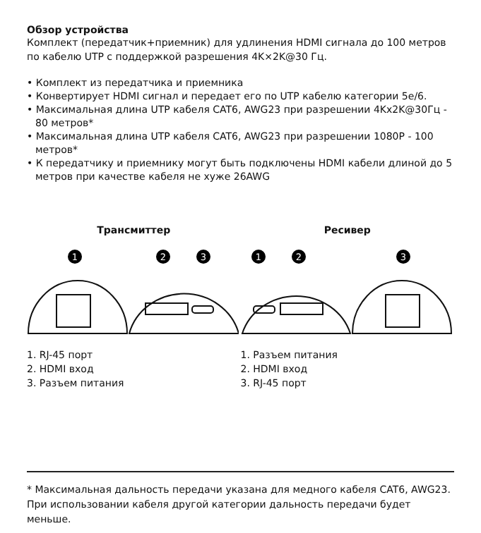Обзор устройства
Комплект (передатчик+приемник) для удлинения HDMI сигнала до 100 метров по кабелю UTP с поддержкой разрешения 4K×2K@30 Гц.
• Комплект из передатчика и приемника
• Конвертирует HDMI сигнал и передает его по UTP кабелю категории 5e/6.
• Максимальная длина UTP кабеля CAT6, AWG23 при разрешении 4Kx2K@30Гц - 80 метров*
• Максимальная длина UTP кабеля CAT6, AWG23 при разрешении 1080P - 100 метров*
• К передатчику и приемнику могут быть подключены HDMI кабели длиной до 5 метров при качестве кабеля не хуже 26AWG
Трансмиттер
1
2
3
1. RJ-45 порт
2. HDMI вход
3. Разъем питания
Ресивер
1
2
3
1. Разъем питания
2. HDMI вход
3. RJ-45 порт
* Максимальная дальность передачи указана для медного кабеля CAT6, AWG23. При использовании кабеля другой категории дальность передачи будет меньше.